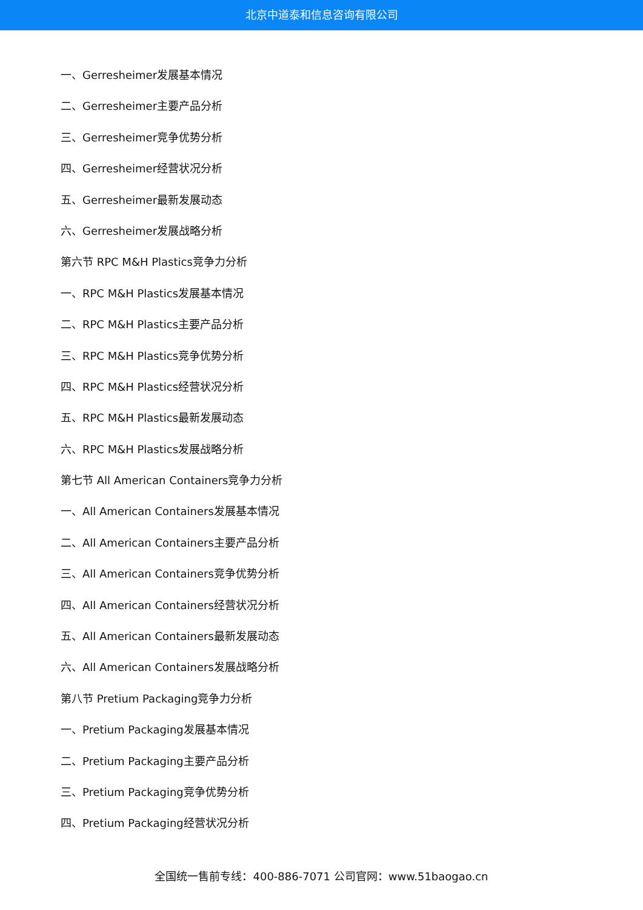北京中道泰和信息咨询有限公司
一、Gerresheimer发展基本情况
二、Gerresheimer主要产品分析
三、Gerresheimer竞争优势分析
四、Gerresheimer经营状况分析
五、Gerresheimer最新发展动态
六、Gerresheimer发展战略分析
第六节 RPC M&H Plastics竞争力分析
一、RPC M&H Plastics发展基本情况
二、RPC M&H Plastics主要产品分析
三、RPC M&H Plastics竞争优势分析
四、RPC M&H Plastics经营状况分析
五、RPC M&H Plastics最新发展动态
六、RPC M&H Plastics发展战略分析
第七节 All American Containers竞争力分析
一、All American Containers发展基本情况
二、All American Containers主要产品分析
三、All American Containers竞争优势分析
四、All American Containers经营状况分析
五、All American Containers最新发展动态
六、All American Containers发展战略分析
第八节 Pretium Packaging竞争力分析
一、Pretium Packaging发展基本情况
二、Pretium Packaging主要产品分析
三、Pretium Packaging竞争优势分析
四、Pretium Packaging经营状况分析
全国统一售前专线：400-886-7071 公司官网：www.51baogao.cn